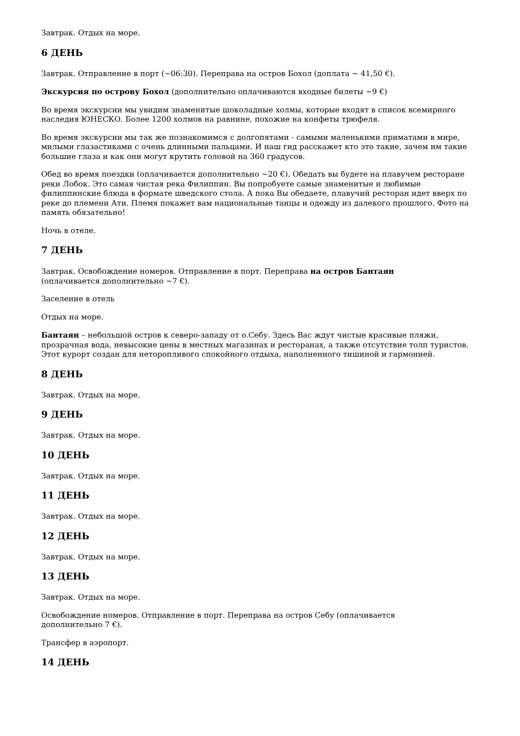Завтрак. Отдых на море.
6 ДЕНЬ
Завтрак. Отправление в порт (~06:30). Переправа на остров Бохол (доплата ~ 41,50 €).
Экскурсия по острову Бохол (дополнительно оплачиваются входные билеты ~9 €)
Во время экскурсии мы увидим знаменитые шоколадные холмы, которые входят в список всемирного наследия ЮНЕСКО. Более 1200 холмов на равнине, похожие на конфеты трюфеля.
Во время экскурсии мы так же познакомимся с долгопятами - самыми маленькими приматами в мире, милыми глазастиками с очень длинными пальцами. И наш гид расскажет кто это такие, зачем им такие большие глаза и как они могут крутить головой на 360 градусов.
Обед во время поездки (оплачивается дополнительно ~20 €). Обедать вы будете на плавучем ресторане реки Лобок. Это самая чистая река Филиппин. Вы попробуете самые знаменитые и любимые филиппинские блюда в формате шведского стола. А пока Вы обедаете, плавучий ресторан идет вверх по реке до племени Ати. Племя покажет вам национальные танцы и одежду из далекого прошлого. Фото на память обязательно!
Ночь в отеле.
7 ДЕНЬ
Завтрак. Освобождение номеров. Отправление в порт. Переправа на остров Бантаян
(оплачивается дополнительно ~7 €).
Заселение в отель
Отдых на море.
Бантаян – небольшой остров к северо-западу от о.Себу. Здесь Вас ждут чистые красивые пляжи, прозрачная вода, невысокие цены в местных магазинах и ресторанах, а также отсутствие толп туристов. Этот курорт создан для неторопливого спокойного отдыха, наполненного тишиной и гармонией.
8 ДЕНЬ
Завтрак. Отдых на море.
9 ДЕНЬ
Завтрак. Отдых на море.
10 ДЕНЬ
Завтрак. Отдых на море.
11 ДЕНЬ
Завтрак. Отдых на море.
12 ДЕНЬ
Завтрак. Отдых на море.
13 ДЕНЬ
Завтрак. Отдых на море.
Освобождение номеров. Отправление в порт. Переправа на остров Себу (оплачивается
дополнительно 7 €).
Трансфер в аэропорт.
14 ДЕНЬ